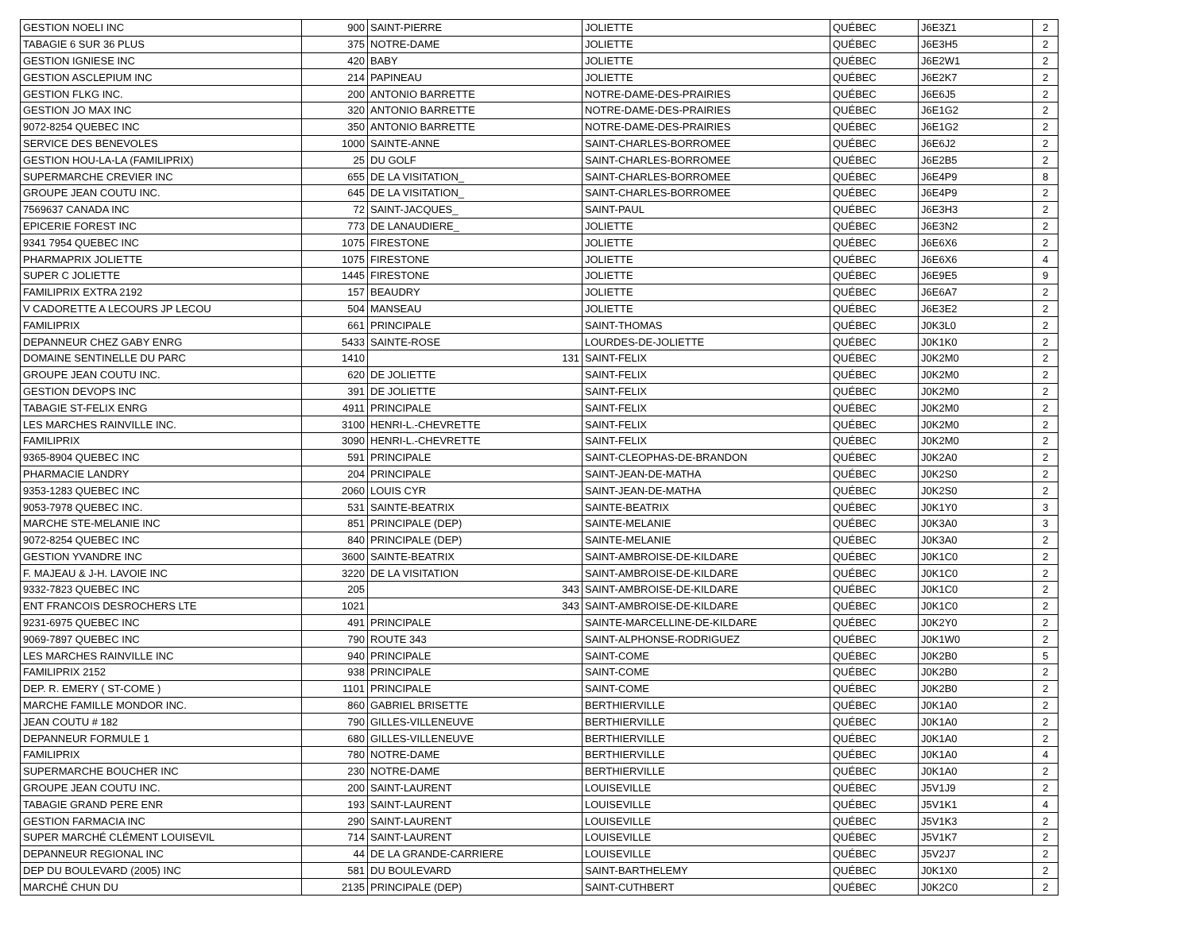| GESTION NOELI INC | 900 | SAINT-PIERRE | JOLIETTE | QUÉBEC | J6E3Z1 | 2 |
| TABAGIE 6 SUR 36 PLUS | 375 | NOTRE-DAME | JOLIETTE | QUÉBEC | J6E3H5 | 2 |
| GESTION IGNIESE INC | 420 | BABY | JOLIETTE | QUÉBEC | J6E2W1 | 2 |
| GESTION ASCLEPIUM INC | 214 | PAPINEAU | JOLIETTE | QUÉBEC | J6E2K7 | 2 |
| GESTION FLKG INC. | 200 | ANTONIO BARRETTE | NOTRE-DAME-DES-PRAIRIES | QUÉBEC | J6E6J5 | 2 |
| GESTION JO MAX INC | 320 | ANTONIO BARRETTE | NOTRE-DAME-DES-PRAIRIES | QUÉBEC | J6E1G2 | 2 |
| 9072-8254 QUEBEC INC | 350 | ANTONIO BARRETTE | NOTRE-DAME-DES-PRAIRIES | QUÉBEC | J6E1G2 | 2 |
| SERVICE DES BENEVOLES | 1000 | SAINTE-ANNE | SAINT-CHARLES-BORROMEE | QUÉBEC | J6E6J2 | 2 |
| GESTION HOU-LA-LA (FAMILIPRIX) | 25 | DU GOLF | SAINT-CHARLES-BORROMEE | QUÉBEC | J6E2B5 | 2 |
| SUPERMARCHE CREVIER INC | 655 | DE LA VISITATION_ | SAINT-CHARLES-BORROMEE | QUÉBEC | J6E4P9 | 8 |
| GROUPE JEAN COUTU INC. | 645 | DE LA VISITATION_ | SAINT-CHARLES-BORROMEE | QUÉBEC | J6E4P9 | 2 |
| 7569637 CANADA INC | 72 | SAINT-JACQUES_ | SAINT-PAUL | QUÉBEC | J6E3H3 | 2 |
| EPICERIE FOREST INC | 773 | DE LANAUDIERE_ | JOLIETTE | QUÉBEC | J6E3N2 | 2 |
| 9341 7954 QUEBEC INC | 1075 | FIRESTONE | JOLIETTE | QUÉBEC | J6E6X6 | 2 |
| PHARMAPRIX JOLIETTE | 1075 | FIRESTONE | JOLIETTE | QUÉBEC | J6E6X6 | 4 |
| SUPER C JOLIETTE | 1445 | FIRESTONE | JOLIETTE | QUÉBEC | J6E9E5 | 9 |
| FAMILIPRIX EXTRA 2192 | 157 | BEAUDRY | JOLIETTE | QUÉBEC | J6E6A7 | 2 |
| V CADORETTE A LECOURS JP LECOU | 504 | MANSEAU | JOLIETTE | QUÉBEC | J6E3E2 | 2 |
| FAMILIPRIX | 661 | PRINCIPALE | SAINT-THOMAS | QUÉBEC | J0K3L0 | 2 |
| DEPANNEUR CHEZ GABY ENRG | 5433 | SAINTE-ROSE | LOURDES-DE-JOLIETTE | QUÉBEC | J0K1K0 | 2 |
| DOMAINE SENTINELLE DU PARC | 1410 | 131 | SAINT-FELIX | QUÉBEC | J0K2M0 | 2 |
| GROUPE JEAN COUTU INC. | 620 | DE JOLIETTE | SAINT-FELIX | QUÉBEC | J0K2M0 | 2 |
| GESTION DEVOPS INC | 391 | DE JOLIETTE | SAINT-FELIX | QUÉBEC | J0K2M0 | 2 |
| TABAGIE ST-FELIX ENRG | 4911 | PRINCIPALE | SAINT-FELIX | QUÉBEC | J0K2M0 | 2 |
| LES MARCHES RAINVILLE INC. | 3100 | HENRI-L.-CHEVRETTE | SAINT-FELIX | QUÉBEC | J0K2M0 | 2 |
| FAMILIPRIX | 3090 | HENRI-L.-CHEVRETTE | SAINT-FELIX | QUÉBEC | J0K2M0 | 2 |
| 9365-8904 QUEBEC INC | 591 | PRINCIPALE | SAINT-CLEOPHAS-DE-BRANDON | QUÉBEC | J0K2A0 | 2 |
| PHARMACIE LANDRY | 204 | PRINCIPALE | SAINT-JEAN-DE-MATHA | QUÉBEC | J0K2S0 | 2 |
| 9353-1283 QUEBEC INC | 2060 | LOUIS CYR | SAINT-JEAN-DE-MATHA | QUÉBEC | J0K2S0 | 2 |
| 9053-7978 QUEBEC INC. | 531 | SAINTE-BEATRIX | SAINTE-BEATRIX | QUÉBEC | J0K1Y0 | 3 |
| MARCHE STE-MELANIE INC | 851 | PRINCIPALE (DEP) | SAINTE-MELANIE | QUÉBEC | J0K3A0 | 3 |
| 9072-8254 QUEBEC INC | 840 | PRINCIPALE (DEP) | SAINTE-MELANIE | QUÉBEC | J0K3A0 | 2 |
| GESTION YVANDRE INC | 3600 | SAINTE-BEATRIX | SAINT-AMBROISE-DE-KILDARE | QUÉBEC | J0K1C0 | 2 |
| F. MAJEAU & J-H. LAVOIE INC | 3220 | DE LA VISITATION | SAINT-AMBROISE-DE-KILDARE | QUÉBEC | J0K1C0 | 2 |
| 9332-7823 QUEBEC INC | 205 | 343 | SAINT-AMBROISE-DE-KILDARE | QUÉBEC | J0K1C0 | 2 |
| ENT FRANCOIS DESROCHERS LTE | 1021 | 343 | SAINT-AMBROISE-DE-KILDARE | QUÉBEC | J0K1C0 | 2 |
| 9231-6975 QUEBEC INC | 491 | PRINCIPALE | SAINTE-MARCELLINE-DE-KILDARE | QUÉBEC | J0K2Y0 | 2 |
| 9069-7897 QUEBEC INC | 790 | ROUTE 343 | SAINT-ALPHONSE-RODRIGUEZ | QUÉBEC | J0K1W0 | 2 |
| LES MARCHES RAINVILLE INC | 940 | PRINCIPALE | SAINT-COME | QUÉBEC | J0K2B0 | 5 |
| FAMILIPRIX 2152 | 938 | PRINCIPALE | SAINT-COME | QUÉBEC | J0K2B0 | 2 |
| DEP. R. EMERY ( ST-COME ) | 1101 | PRINCIPALE | SAINT-COME | QUÉBEC | J0K2B0 | 2 |
| MARCHE FAMILLE MONDOR INC. | 860 | GABRIEL BRISETTE | BERTHIERVILLE | QUÉBEC | J0K1A0 | 2 |
| JEAN COUTU # 182 | 790 | GILLES-VILLENEUVE | BERTHIERVILLE | QUÉBEC | J0K1A0 | 2 |
| DEPANNEUR FORMULE 1 | 680 | GILLES-VILLENEUVE | BERTHIERVILLE | QUÉBEC | J0K1A0 | 2 |
| FAMILIPRIX | 780 | NOTRE-DAME | BERTHIERVILLE | QUÉBEC | J0K1A0 | 4 |
| SUPERMARCHE BOUCHER INC | 230 | NOTRE-DAME | BERTHIERVILLE | QUÉBEC | J0K1A0 | 2 |
| GROUPE JEAN COUTU INC. | 200 | SAINT-LAURENT | LOUISEVILLE | QUÉBEC | J5V1J9 | 2 |
| TABAGIE GRAND PERE ENR | 193 | SAINT-LAURENT | LOUISEVILLE | QUÉBEC | J5V1K1 | 4 |
| GESTION FARMACIA INC | 290 | SAINT-LAURENT | LOUISEVILLE | QUÉBEC | J5V1K3 | 2 |
| SUPER MARCHÉ CLÉMENT LOUISEVIL | 714 | SAINT-LAURENT | LOUISEVILLE | QUÉBEC | J5V1K7 | 2 |
| DEPANNEUR REGIONAL INC | 44 | DE LA GRANDE-CARRIERE | LOUISEVILLE | QUÉBEC | J5V2J7 | 2 |
| DEP DU BOULEVARD (2005) INC | 581 | DU BOULEVARD | SAINT-BARTHELEMY | QUÉBEC | J0K1X0 | 2 |
| MARCHÉ CHUN DU | 2135 | PRINCIPALE (DEP) | SAINT-CUTHBERT | QUÉBEC | J0K2C0 | 2 |